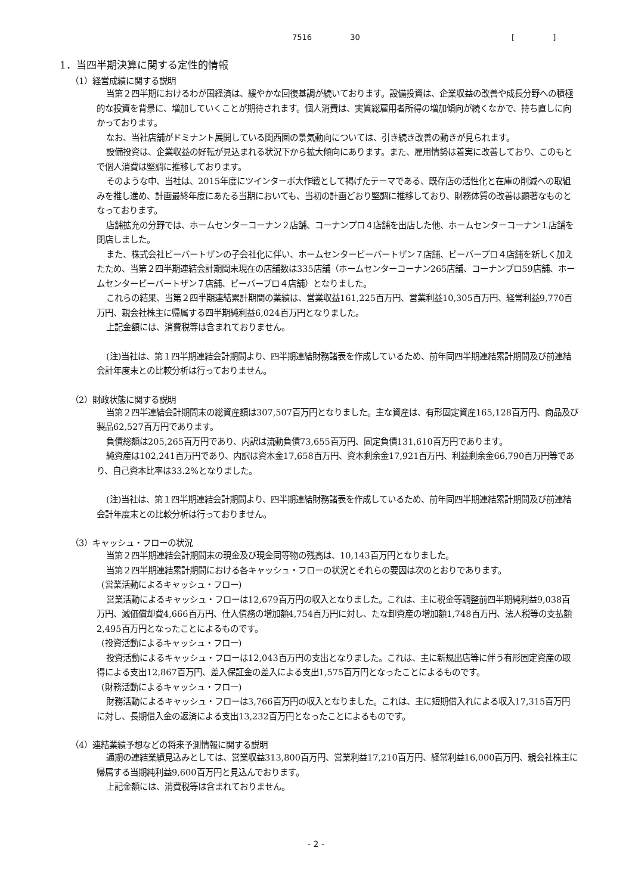7516 30 [ ]
1．当四半期決算に関する定性的情報
（1）経営成績に関する説明
当第２四半期におけるわが国経済は、緩やかな回復基調が続いております。設備投資は、企業収益の改善や成長分野への積極的な投資を背景に、増加していくことが期待されます。個人消費は、実質総雇用者所得の増加傾向が続くなかで、持ち直しに向かっております。
なお、当社店舗がドミナント展開している関西圏の景気動向については、引き続き改善の動きが見られます。
設備投資は、企業収益の好転が見込まれる状況下から拡大傾向にあります。また、雇用情勢は着実に改善しており、このもとで個人消費は堅調に推移しております。
そのような中、当社は、2015年度にツインターボ大作戦として掲げたテーマである、既存店の活性化と在庫の削減への取組みを推し進め、計画最終年度にあたる当期においても、当初の計画どおり堅調に推移しており、財務体質の改善は顕著なものとなっております。
店舗拡充の分野では、ホームセンターコーナン２店舗、コーナンプロ４店舗を出店した他、ホームセンターコーナン１店舗を閉店しました。
また、株式会社ビーバートザンの子会社化に伴い、ホームセンタービーバートザン７店舗、ビーバープロ４店舗を新しく加えたため、当第２四半期連結会計期間末現在の店舗数は335店舗（ホームセンターコーナン265店舗、コーナンプロ59店舗、ホームセンタービーバートザン７店舗、ビーバープロ４店舗）となりました。
これらの結果、当第２四半期連結累計期間の業績は、営業収益161,225百万円、営業利益10,305百万円、経常利益9,770百万円、親会社株主に帰属する四半期純利益6,024百万円となりました。
上記金額には、消費税等は含まれておりません。
(注)当社は、第１四半期連結会計期間より、四半期連結財務諸表を作成しているため、前年同四半期連結累計期間及び前連結会計年度末との比較分析は行っておりません。
（2）財政状態に関する説明
当第２四半連結会計期間末の総資産額は307,507百万円となりました。主な資産は、有形固定資産165,128百万円、商品及び製品62,527百万円であります。
負債総額は205,265百万円であり、内訳は流動負債73,655百万円、固定負債131,610百万円であります。
純資産は102,241百万円であり、内訳は資本金17,658百万円、資本剰余金17,921百万円、利益剰余金66,790百万円等であり、自己資本比率は33.2%となりました。
(注)当社は、第１四半期連結会計期間より、四半期連結財務諸表を作成しているため、前年同四半期連結累計期間及び前連結会計年度末との比較分析は行っておりません。
（3）キャッシュ・フローの状況
当第２四半期連結会計期間末の現金及び現金同等物の残高は、10,143百万円となりました。
当第２四半期連結累計期間における各キャッシュ・フローの状況とそれらの要因は次のとおりであります。
(営業活動によるキャッシュ・フロー)
営業活動によるキャッシュ・フローは12,679百万円の収入となりました。これは、主に税金等調整前四半期純利益9,038百万円、減価償却費4,666百万円、仕入債務の増加額4,754百万円に対し、たな卸資産の増加額1,748百万円、法人税等の支払額2,495百万円となったことによるものです。
(投資活動によるキャッシュ・フロー)
投資活動によるキャッシュ・フローは12,043百万円の支出となりました。これは、主に新規出店等に伴う有形固定資産の取得による支出12,867百万円、差入保証金の差入による支出1,575百万円となったことによるものです。
(財務活動によるキャッシュ・フロー)
財務活動によるキャッシュ・フローは3,766百万円の収入となりました。これは、主に短期借入れによる収入17,315百万円に対し、長期借入金の返済による支出13,232百万円となったことによるものです。
（4）連結業績予想などの将来予測情報に関する説明
通期の連結業績見込みとしては、営業収益313,800百万円、営業利益17,210百万円、経常利益16,000百万円、親会社株主に帰属する当期純利益9,600百万円と見込んでおります。
上記金額には、消費税等は含まれておりません。
- 2 -